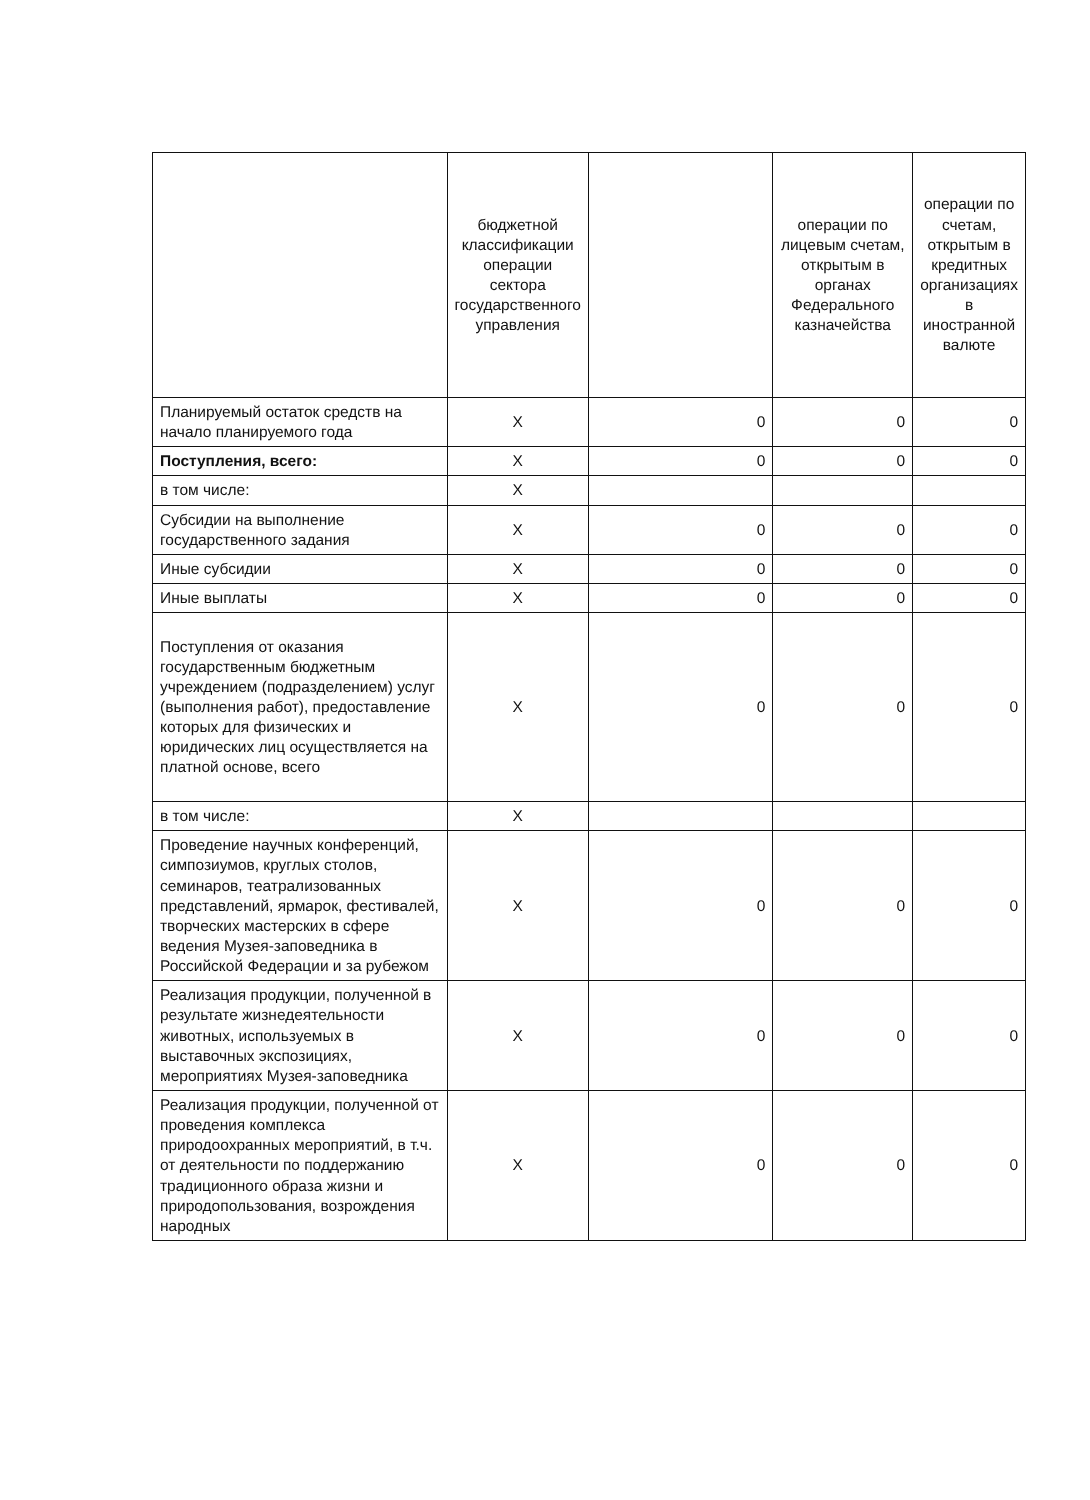| | бюджетной классификации операции сектора государственного управления | | операции по лицевым счетам, открытым в органах Федерального казначейства | операции по счетам, открытым в кредитных организациях в иностранной валюте |
| --- | --- | --- | --- | --- |
| Планируемый остаток средств на начало планируемого года | X | 0 | 0 | 0 |
| Поступления, всего: | X | 0 | 0 | 0 |
| в том числе: | X | | | |
| Субсидии на выполнение государственного задания | X | 0 | 0 | 0 |
| Иные субсидии | X | 0 | 0 | 0 |
| Иные выплаты | X | 0 | 0 | 0 |
| Поступления от оказания государственным бюджетным учреждением (подразделением) услуг (выполнения работ), предоставление которых для физических и юридических лиц осуществляется на платной основе, всего | X | 0 | 0 | 0 |
| в том числе: | X | | | |
| Проведение научных конференций, симпозиумов, круглых столов, семинаров, театрализованных представлений, ярмарок, фестивалей, творческих мастерских в сфере ведения Музея-заповедника в Российской Федерации и за рубежом | X | 0 | 0 | 0 |
| Реализация продукции, полученной в результате жизнедеятельности животных, используемых в выставочных экспозициях, мероприятиях Музея-заповедника | X | 0 | 0 | 0 |
| Реализация продукции, полученной от проведения комплекса природоохранных мероприятий, в т.ч. от деятельности по поддержанию традиционного образа жизни и природопользования, возрождения народных | X | 0 | 0 | 0 |